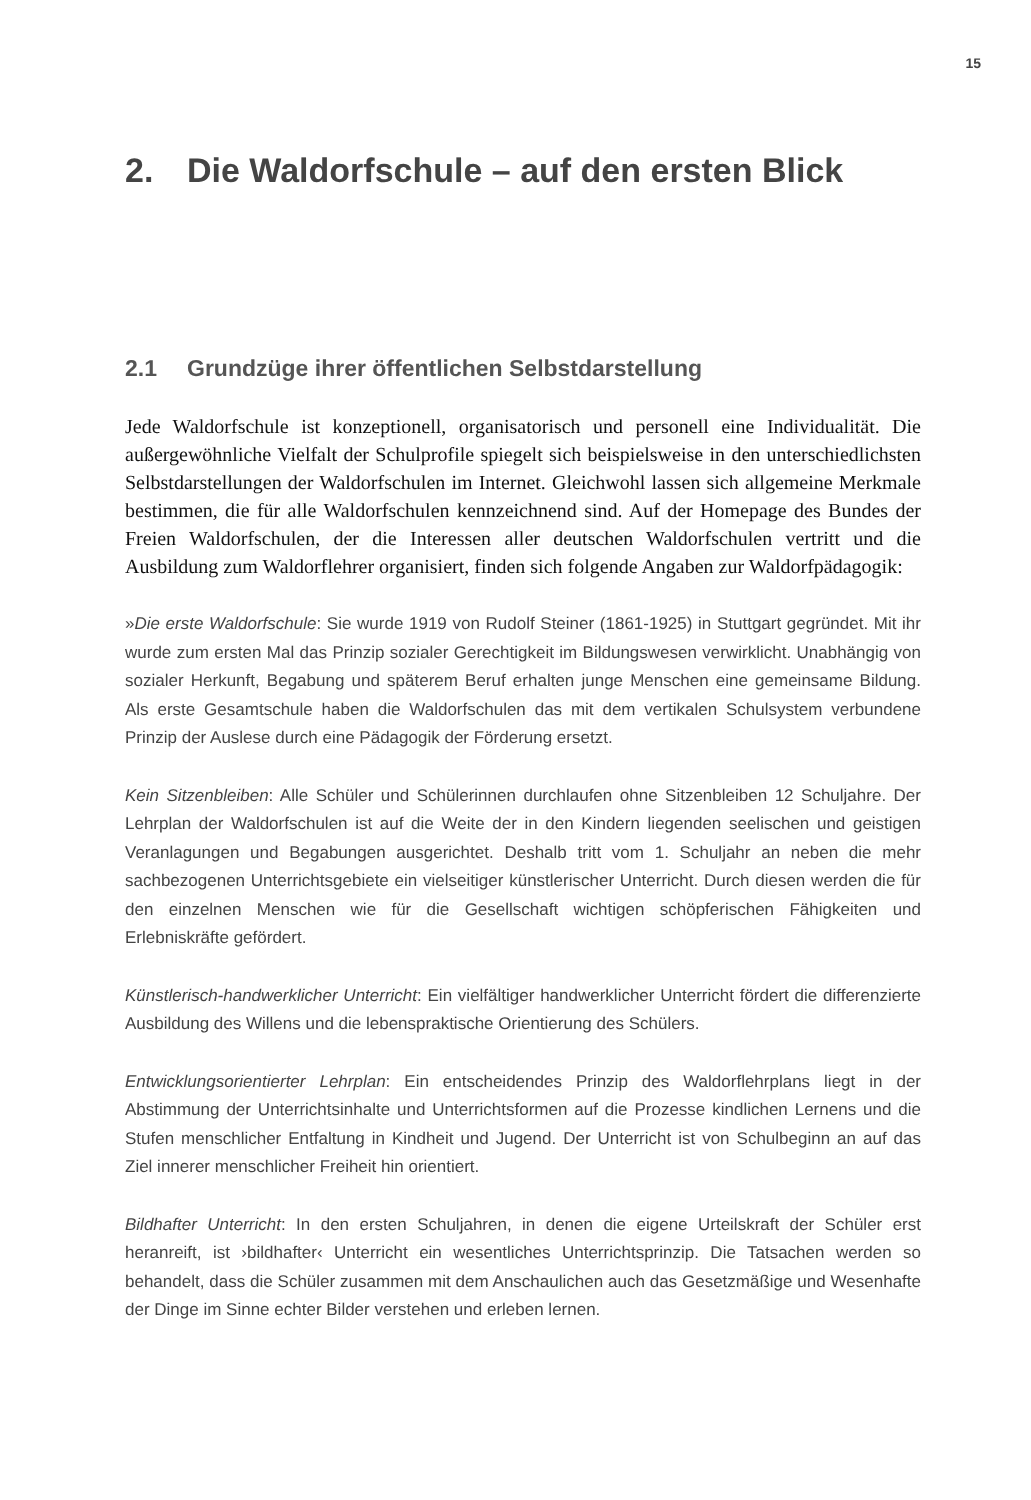15
2. Die Waldorfschule – auf den ersten Blick
2.1 Grundzüge ihrer öffentlichen Selbstdarstellung
Jede Waldorfschule ist konzeptionell, organisatorisch und personell eine Individualität. Die außergewöhnliche Vielfalt der Schulprofile spiegelt sich beispielsweise in den unterschiedlichsten Selbstdarstellungen der Waldorfschulen im Internet. Gleichwohl lassen sich allgemeine Merkmale bestimmen, die für alle Waldorfschulen kennzeichnend sind. Auf der Homepage des Bundes der Freien Waldorfschulen, der die Interessen aller deutschen Waldorfschulen vertritt und die Ausbildung zum Waldorflehrer organisiert, finden sich folgende Angaben zur Waldorfpädagogik:
»Die erste Waldorfschule: Sie wurde 1919 von Rudolf Steiner (1861-1925) in Stuttgart gegründet. Mit ihr wurde zum ersten Mal das Prinzip sozialer Gerechtigkeit im Bildungswesen verwirklicht. Unabhängig von sozialer Herkunft, Begabung und späterem Beruf erhalten junge Menschen eine gemeinsame Bildung. Als erste Gesamtschule haben die Waldorfschulen das mit dem vertikalen Schulsystem verbundene Prinzip der Auslese durch eine Pädagogik der Förderung ersetzt.
Kein Sitzenbleiben: Alle Schüler und Schülerinnen durchlaufen ohne Sitzenbleiben 12 Schuljahre. Der Lehrplan der Waldorfschulen ist auf die Weite der in den Kindern liegenden seelischen und geistigen Veranlagungen und Begabungen ausgerichtet. Deshalb tritt vom 1. Schuljahr an neben die mehr sachbezogenen Unterrichtsgebiete ein vielseitiger künstlerischer Unterricht. Durch diesen werden die für den einzelnen Menschen wie für die Gesellschaft wichtigen schöpferischen Fähigkeiten und Erlebniskräfte gefördert.
Künstlerisch-handwerklicher Unterricht: Ein vielfältiger handwerklicher Unterricht fördert die differenzierte Ausbildung des Willens und die lebenspraktische Orientierung des Schülers.
Entwicklungsorientierter Lehrplan: Ein entscheidendes Prinzip des Waldorflehrplans liegt in der Abstimmung der Unterrichtsinhalte und Unterrichtsformen auf die Prozesse kindlichen Lernens und die Stufen menschlicher Entfaltung in Kindheit und Jugend. Der Unterricht ist von Schulbeginn an auf das Ziel innerer menschlicher Freiheit hin orientiert.
Bildhafter Unterricht: In den ersten Schuljahren, in denen die eigene Urteilskraft der Schüler erst heranreift, ist ›bildhafter‹ Unterricht ein wesentliches Unterrichtsprinzip. Die Tatsachen werden so behandelt, dass die Schüler zusammen mit dem Anschaulichen auch das Gesetzmäßige und Wesenhafte der Dinge im Sinne echter Bilder verstehen und erleben lernen.